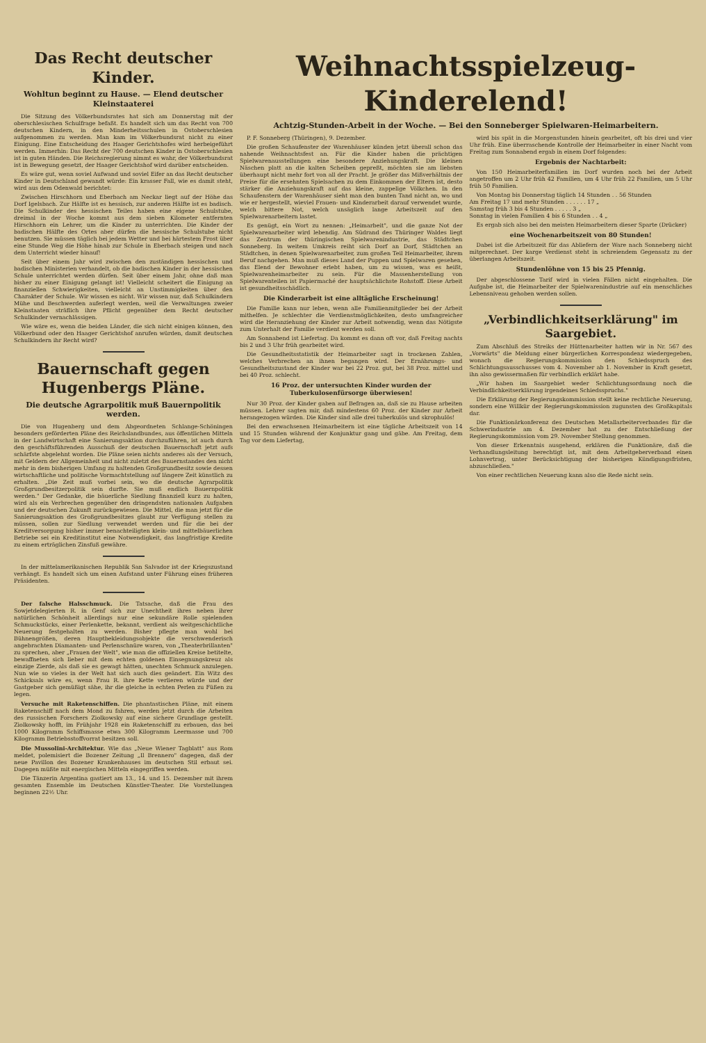Das Recht deutscher Kinder.
Wohltun beginnt zu Hause. — Elend deutscher Kleinstaaterei
Die Sitzung des Völkerbundsrates hat sich am Donnerstag mit der oberschlesischen Schulfrage befaßt. Es handelt sich um das Recht von 700 deutschen Kindern, in den Minderheitsschulen in Ostoberschlesien aufgenommen zu werden. Man kam im Völkerbundsrat nicht zu einer Einigung. Eine Entscheidung des Haager Gerichtshofes wird herbeigeführt werden. Immerhin: Das Recht der 700 deutschen Kinder in Ostoberschlesien ist in guten Händen. Die Reichsregierung nimmt es wahr, der Völkerbundsrat ist in Bewegung gesetzt, der Haager Gerichtshof wird darüber entscheiden.
Es wäre gut, wenn soviel Aufwand und soviel Eifer an das Recht deutscher Kinder in Deutschland gewandt würde: Ein krasser Fall, wie es damit steht, wird aus dem Odenwald berichtet:
Zwischen Hirschhorn und Eberbach am Neckar liegt auf der Höhe das Dorf Igelsbach. Zur Hälfte ist es hessisch, zur anderen Hälfte ist es badisch. Die Schulkinder des hessischen Teiles haben eine eigene Schulstube, dreimal in der Woche kommt aus dem sieben Kilometer entfernten Hirschhorn ein Lehrer, um die Kinder zu unterrichten. Die Kinder der badischen Hälfte des Ortes aber dürfen die hessische Schulstube nicht benutzen. Sie müssen täglich bei jedem Wetter und bei härtestem Frost über eine Stunde Weg die Höhe hinab zur Schule in Eberbach steigen und nach dem Unterricht wieder hinauf!
Seit über einem Jahr wird zwischen den zuständigen hessischen und badischen Ministerien verhandelt, ob die badischen Kinder in der hessischen Schule unterrichtet werden dürfen. Seit über einem Jahr, ohne daß man bisher zu einer Einigung gelangt ist! Vielleicht scheitert die Einigung an finanziellen Schwierigkeiten, vielleicht an Unstimmigkeiten über den Charakter der Schule. Wir wissen es nicht. Wir wissen nur, daß Schulkindern Mühe und Beschwerden auferlegt werden, weil die Verwaltungen zweier Kleinstaaten sträflich ihre Pflicht gegenüber dem Recht deutscher Schulkinder vernachlässigen.
Wie wäre es, wenn die beiden Länder, die sich nicht einigen können, den Völkerbund oder den Haager Gerichtshof anrufen würden, damit deutschen Schulkindern ihr Recht wird?
Bauernschaft gegen Hugenbergs Pläne.
Die deutsche Agrarpolitik muß Bauernpolitik werden.
Die von Hugenberg und dem Abgeordneten Schlange-Schöningen besonders geförderten Pläne des Reichslandbundes, aus öffentlichen Mitteln in der Landwirtschaft eine Sanierungsaktion durchzuführen, ist auch durch den geschäftsführenden Ausschuß der deutschen Bauernschaft jetzt aufs schärfste abgelehnt worden. Die Pläne seien nichts anderes als der Versuch, mit Geldern der Allgemeinheit und nicht zuletzt des Bauernstandes den nicht mehr in dem bisherigen Umfang zu haltenden Großgrundbesitz sowie dessen wirtschaftliche und politische Vormachtstellung auf längere Zeit künstlich zu erhalten. „Die Zeit muß vorbei sein, wo die deutsche Agrarpolitik Großgrundbesitzerpolitik sein durfte. Sie muß endlich Bauernpolitik werden." Der Gedanke, die bäuerliche Siedlung finanziell kurz zu halten, wird als ein Verbrechen gegenüber den dringendsten nationalen Aufgaben und der deutschen Zukunft zurückgewiesen. Die Mittel, die man jetzt für die Sanierungsaktion des Großgrundbesitzes glaubt zur Verfügung stellen zu müssen, sollen zur Siedlung verwendet werden und für die bei der Kreditversorgung bisher immer benachteiligten klein- und mittelbäuerlichen Betriebe sei ein Kreditinstitut eine Notwendigkeit, das langfristige Kredite zu einem erträglichen Zinsfuß gewähre.
In der mittelamerikanischen Republik San Salvador ist der Kriegszustand verhängt. Es handelt sich um einen Aufstand unter Führung eines früheren Präsidenten.
Der falsche Halsschmuck. Die Tatsache, daß die Frau des Sowjetdelegierten R. in Genf sich zur Unechtheit ihres neben ihrer natürlichen Schönheit allerdings nur eine sekundäre Rolle spielenden Schmuckstücks, einer Perlenkette, bekannt, verdient als weitgeschichtliche Neuerung festgehalten zu werden. Bisher pflegte man wohl bei Bühnengrößen, deren Hauptbekleidungsobjekte die verschwenderisch angebrachten Diamanten- und Perlenschnüre waren, von „Theaterbrillanten" zu sprechen, aber „Frauen der Welt", wie man die offiziellen Kreise betitelte, bewaffneten sich lieber mit dem echten goldenen Einsegnungskreuz als einzige Zierde, als daß sie es gewagt hätten, unechten Schmuck anzulegen. Nun wie so vieles in der Welt hat sich auch dies geändert. Ein Witz des Schicksals wäre es, wenn Frau R. ihre Kette verlieren würde und der Gastgeber sich gemüßigt sähe, ihr die gleiche in echten Perlen zu Füßen zu legen.
Versuche mit Raketenschiffen. Die phantastischen Pläne, mit einem Raketenschiff nach dem Mond zu fahren, werden jetzt durch die Arbeiten des russischen Forschers Ziolkowsky auf eine sichere Grundlage gestellt. Ziolkowsky hofft, im Frühjahr 1928 ein Raketenschiff zu erbauen, das bei 1000 Kilogramm Schiffsmasse etwa 300 Kilogramm Leermasse und 700 Kilogramm Betriebsstoffvorrat besitzen soll.
Die Mussolini-Architektur. Wie das „Neue Wiener Tagblatt" aus Rom meldet, polemisiert die Bozener Zeitung „Il Brennero" dagegen, daß der neue Pavillon des Bozener Krankenhauses im deutschen Stil erbaut sei. Dagegen müßte mit energischen Mitteln eingegriffen werden.
Die Tänzerin Argentina gastiert am 13., 14. und 15. Dezember mit ihrem gesamten Ensemble im Deutschen Künstler-Theater. Die Vorstellungen beginnen 22½ Uhr.
Weihnachtsspielzeug-Kinderelend!
Achtzig-Stunden-Arbeit in der Woche. — Bei den Sonneberger Spielwaren-Heimarbeitern.
P. F. Sonneberg (Thüringen), 9. Dezember.
Die großen Schaufenster der Warenhäuser künden jetzt überall schon das nahende Weihnachtsfest an. Für die Kinder haben die prächtigen Spielwarenausstellungen eine besondere Anziehungskraft. Die kleinen Näschen platt an die kalten Scheiben gepreßt, möchten sie am liebsten überhaupt nicht mehr fort von all der Pracht. Je größer das Mißverhältnis der Preise für die ersehnten Spielsachen zu dem Einkommen der Eltern ist, desto stärker die Anziehungskraft auf das kleine, zappelige Völkchen. In den Schaufenstern der Warenhäuser sieht man den bunten Tand nicht an, wo und wie er hergestellt, wieviel Frauen- und Kinderarbeit darauf verwendet wurde, welch bittere Not, welch unsäglich lange Arbeitszeit auf den Spielwarenarbeitern lastet.
Es genügt, ein Wort zu nennen: „Heimarbeit", und die ganze Not der Spielwarenarbeiter wird lebendig. Am Südrand des Thüringer Waldes liegt das Zentrum der thüringischen Spielwarenindustrie, das Städtchen Sonneberg. In weitem Umkreis reiht sich Dorf an Dorf, Städtchen an Städtchen, in denen Spielwarenarbeiter, zum großen Teil Heimarbeiter, ihrem Beruf nachgehen. Man muß dieses Land der Puppen und Spielwaren gesehen, das Elend der Bewohner erlebt haben, um zu wissen, was es heißt, Spielwarenheimarbeiter zu sein. Für die Massenherstellung von Spielwarenteilen ist Papiermaché der hauptsächlichste Rohstoff. Diese Arbeit ist gesundheitsschädlich.
Die Kinderarbeit ist eine alltägliche Erscheinung!
Die Familie kann nur leben, wenn alle Familienmitglieder bei der Arbeit mithelfen. Je schlechter die Verdienstmöglichkeiten, desto umfangreicher wird die Heranziehung der Kinder zur Arbeit notwendig, wenn das Nötigste zum Unterhalt der Familie verdient werden soll.
Am Sonnabend ist Liefertag. Da kommt es dann oft vor, daß Freitag nachts bis 2 und 3 Uhr früh gearbeitet wird.
Die Gesundheitsstatistik der Heimarbeiter sagt in trockenen Zahlen, welches Verbrechen an ihnen begangen wird. Der Ernährungs- und Gesundheitszustand der Kinder war bei 22 Proz. gut, bei 38 Proz. mittel und bei 40 Proz. schlecht.
16 Proz. der untersuchten Kinder wurden der Tuberkulosenfürsorge überwiesen!
Nur 30 Proz. der Kinder gaben auf Befragen an, daß sie zu Hause arbeiten müssen. Lehrer sagten mir, daß mindestens 60 Proz. der Kinder zur Arbeit herangezogen würden. Die Kinder sind alle drei tuberkulös und skrophulös!
Bei den erwachsenen Heimarbeitern ist eine tägliche Arbeitszeit von 14 und 15 Stunden während der Konjunktur gang und gäbe. Am Freitag, dem Tag vor dem Liefertag,
wird bis spät in die Morgenstunden hinein gearbeitet, oft bis drei und vier Uhr früh. Eine überraschende Kontrolle der Heimarbeiter in einer Nacht vom Freitag zum Sonnabend ergab in einem Dorf folgendes:
Ergebnis der Nachtarbeit:
Von 150 Heimarbeiterfamilien im Dorf wurden noch bei der Arbeit angetroffen um 2 Uhr früh 42 Familien, um 4 Uhr früh 22 Familien, um 5 Uhr früh 50 Familien.
Von Montag bis Donnerstag täglich 14 Stunden . . 56 Stunden
Am Freitag 17 und mehr Stunden . . . . . . 17 „
Samstag früh 3 bis 4 Stunden . . . . . 3 „
Sonntag in vielen Familien 4 bis 6 Stunden . . 4 „
Es ergab sich also bei den meisten Heimarbeitern dieser Sparte (Drücker)
eine Wochenarbeitszeit von 80 Stunden!
Dabei ist die Arbeitszeit für das Abliefern der Ware nach Sonneberg nicht mitgerechnet. Der karge Verdienst steht in schreiendem Gegensatz zu der überlangen Arbeitszeit.
Stundenlöhne von 15 bis 25 Pfennig.
Der abgeschlossene Tarif wird in vielen Fällen nicht eingehalten. Die Aufgabe ist, die Heimarbeiter der Spielwarenindustrie auf ein menschliches Lebensniveau gehoben werden sollen.
„Verbindlichkeitserklärung" im Saargebiet.
Zum Abschluß des Streiks der Hüttenarbeiter hatten wir in Nr. 567 des „Vorwärts" die Meldung einer bürgerlichen Korrespondenz wiedergegeben, wonach die Regierungskommission den Schiedsspruch des Schlichtungsausschusses vom 4. November ab 1. November in Kraft gesetzt, ihn also gewissermaßen für verbindlich erklärt habe.
„Wir haben im Saargebiet weder Schlichtungsordnung noch die Verbindlichkeitserklärung irgendeines Schiedsspruchs."
Die Erklärung der Regierungskommission stellt keine rechtliche Neuerung, sondern eine Willkür der Regierungskommission zugunsten des Großkapitals dar.
Die Funktionärkonferenz des Deutschen Metallarbeiterverbandes für die Schwerindustrie am 4. Dezember hat zu der Entschließung der Regierungskommission vom 29. November Stellung genommen.
Von dieser Erkenntnis ausgehend, erklären die Funktionäre, daß die Verhandlungsleitung berechtigt ist, mit dem Arbeitgeberverband einen Lohnvertrag, unter Berücksichtigung der bisherigen Kündigungsfristen, abzuschließen."
Von einer rechtlichen Neuerung kann also die Rede nicht sein.